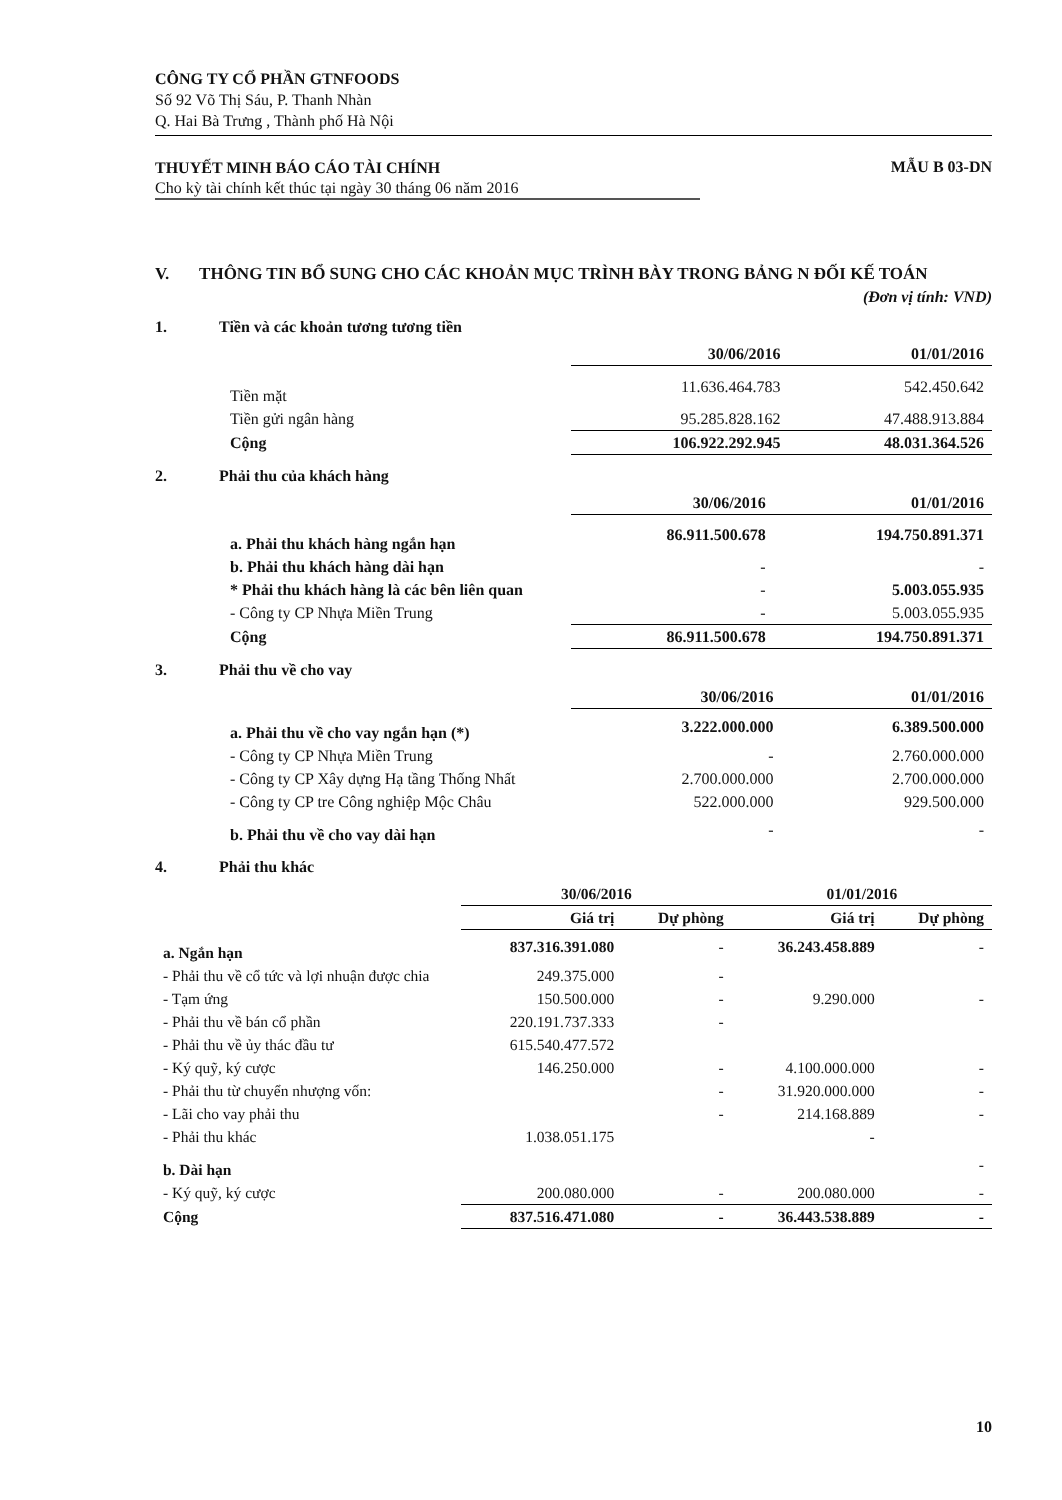CÔNG TY CỔ PHẦN GTNFOODS
Số 92 Võ Thị Sáu, P. Thanh Nhàn
Q. Hai Bà Trưng , Thành phố Hà Nội
THUYẾT MINH BÁO CÁO TÀI CHÍNH
Cho kỳ tài chính kết thúc tại ngày 30 tháng 06 năm 2016
MẪU B 03-DN
V. THÔNG TIN BỔ SUNG CHO CÁC KHOẢN MỤC TRÌNH BÀY TRONG BẢNG N ĐỐI KẾ TOÁN
(Đơn vị tính: VND)
1. Tiền và các khoản tương tương tiền
| | 30/06/2016 | 01/01/2016 |
| Tiền mặt | 11.636.464.783 | 542.450.642 |
| Tiền gửi ngân hàng | 95.285.828.162 | 47.488.913.884 |
| Cộng | 106.922.292.945 | 48.031.364.526 |
2. Phải thu của khách hàng
| | 30/06/2016 | 01/01/2016 |
| a. Phải thu khách hàng ngắn hạn | 86.911.500.678 | 194.750.891.371 |
| b. Phải thu khách hàng dài hạn | - | - |
| * Phải thu khách hàng là các bên liên quan | - | 5.003.055.935 |
| - Công ty CP Nhựa Miền Trung | - | 5.003.055.935 |
| Cộng | 86.911.500.678 | 194.750.891.371 |
3. Phải thu về cho vay
| | 30/06/2016 | 01/01/2016 |
| a. Phải thu về cho vay ngắn hạn (*) | 3.222.000.000 | 6.389.500.000 |
| - Công ty CP Nhựa Miền Trung | - | 2.760.000.000 |
| - Công ty CP Xây dựng Hạ tầng Thống Nhất | 2.700.000.000 | 2.700.000.000 |
| - Công ty CP tre Công nghiệp Mộc Châu | 522.000.000 | 929.500.000 |
| b. Phải thu về cho vay dài hạn | - | - |
4. Phải thu khác
| | 30/06/2016 | | 01/01/2016 | |
| | Giá trị | Dự phòng | Giá trị | Dự phòng |
| a. Ngắn hạn | 837.316.391.080 | - | 36.243.458.889 | - |
| - Phải thu về cổ tức và lợi nhuận được chia | 249.375.000 | - | | |
| - Tạm ứng | 150.500.000 | - | 9.290.000 | - |
| - Phải thu về bán cổ phần | 220.191.737.333 | - | | |
| - Phải thu về ủy thác đầu tư | 615.540.477.572 | | | |
| - Ký quỹ, ký cược | 146.250.000 | - | 4.100.000.000 | - |
| - Phải thu từ chuyển nhượng vốn: | | - | 31.920.000.000 | - |
| - Lãi cho vay phải thu | | - | 214.168.889 | - |
| - Phải thu khác | 1.038.051.175 | | - | |
| b. Dài hạn | | | | - |
| - Ký quỹ, ký cược | 200.080.000 | - | 200.080.000 | - |
| Cộng | 837.516.471.080 | - | 36.443.538.889 | - |
10